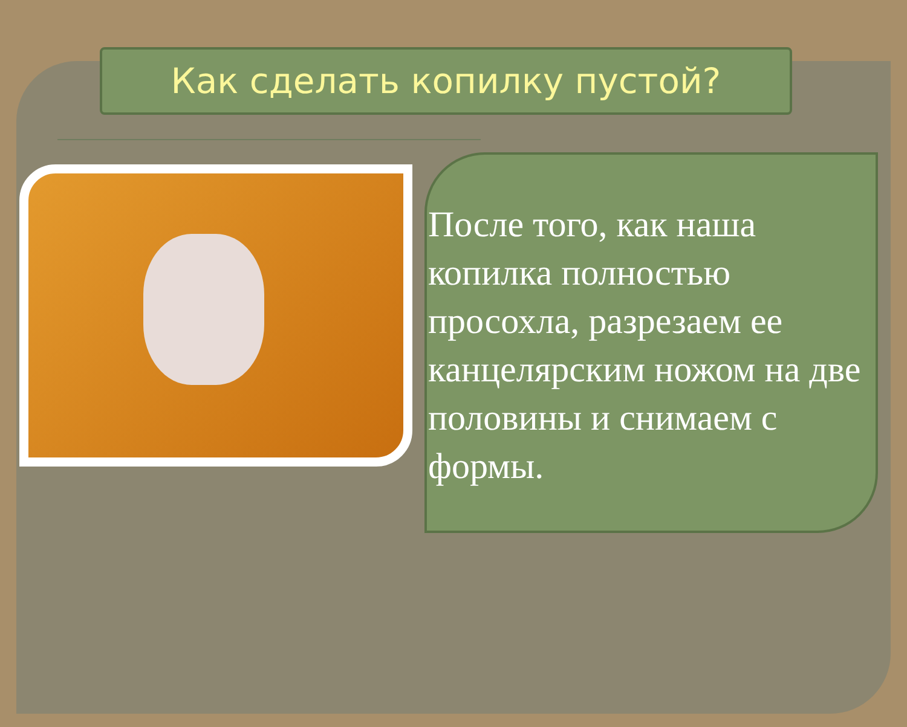Как сделать копилку пустой?
После того, как наша копилка полностью просохла, разрезаем ее канцелярским ножом на две половины и снимаем с формы.